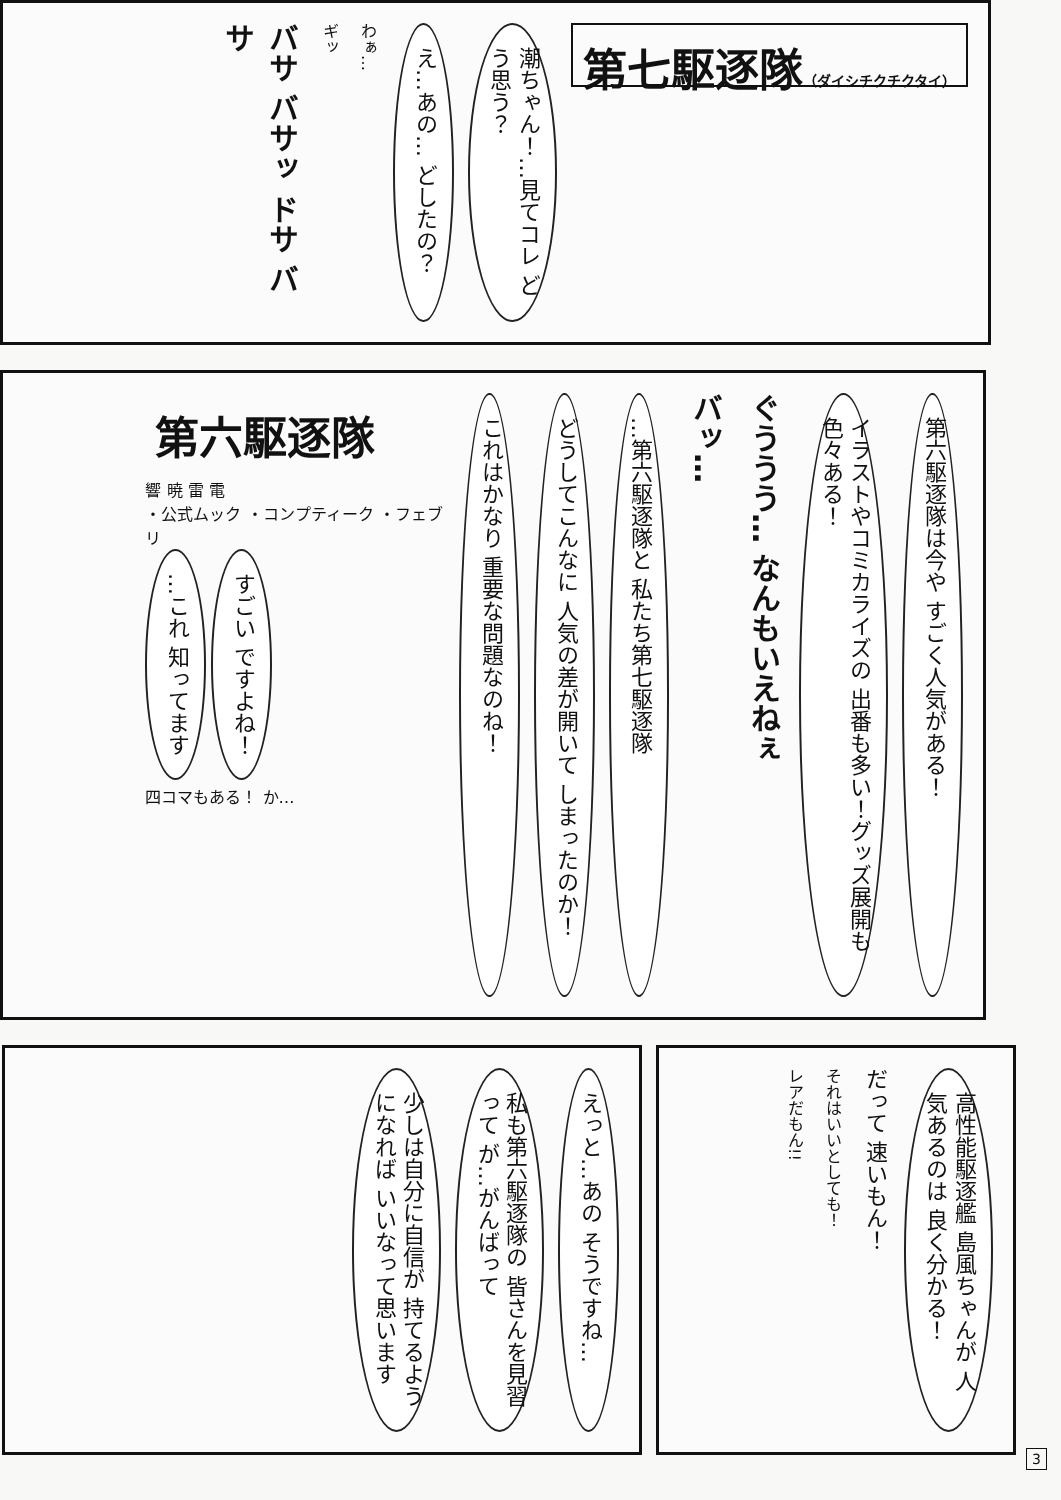第七駆逐隊（ダイシチクチクタイ）
潮ちゃん！…見てコレ どう思う？
え…あの… どしたの？
わぁ…
ギッ
バサ バサッ ドサ バサ
第六駆逐隊は今や すごく人気がある！
イラストやコミカライズの 出番も多い！グッズ展開も 色々ある！
ぐううう… なんもいえねぇ
バッ…
…第六駆逐隊と 私たち第七駆逐隊
どうしてこんなに 人気の差が開いて しまったのか！
これはかなり 重要な問題なのね！
第六駆逐隊
響 暁 雷 電
・公式ムック ・コンプティーク ・フェブリ
…これ 知ってます
すごい ですよね！
四コマもある！ か…
高性能駆逐艦 島風ちゃんが 人気あるのは 良く分かる！
だって 速いもん！
それはいいとしても！
レアだもん!!
えっと…あの そうですね…
私も第六駆逐隊の 皆さんを見習って が…がんばって
少しは自分に自信が 持てるようになれば いいなって思います
3